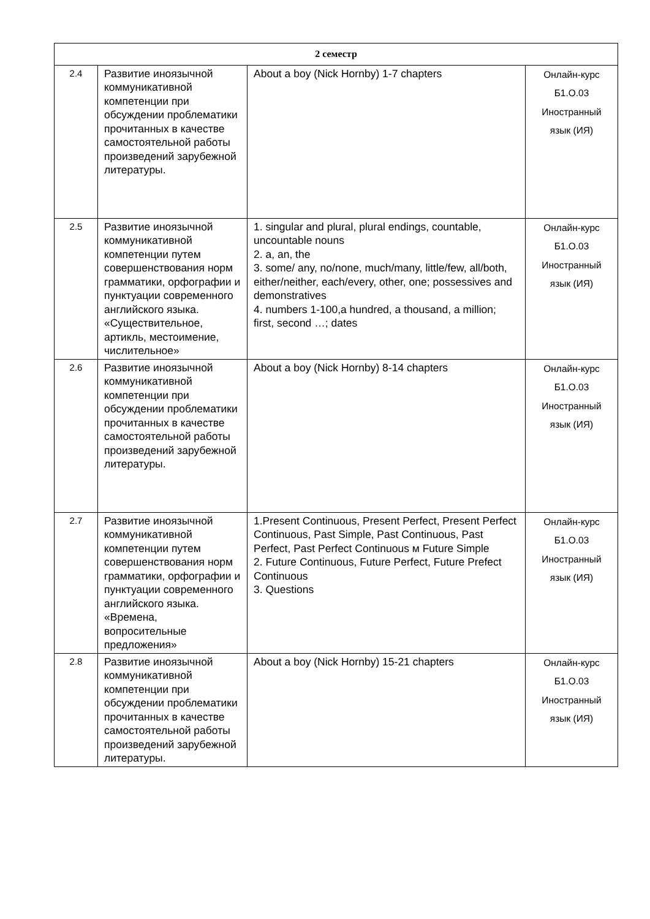| 2 семестр | | | |
| --- | --- | --- | --- |
| 2.4 | Развитие иноязычной коммуникативной компетенции при обсуждении проблематики прочитанных в качестве самостоятельной работы произведений зарубежной литературы. | About a boy (Nick Hornby) 1-7 chapters | Онлайн-курс Б1.О.03 Иностранный язык (ИЯ) |
| 2.5 | Развитие иноязычной коммуникативной компетенции путем совершенствования норм грамматики, орфографии и пунктуации современного английского языка. «Существительное, артикль, местоимение, числительное» | 1. singular and plural, plural endings, countable, uncountable nouns 2. a, an, the 3. some/ any, no/none, much/many, little/few, all/both, either/neither, each/every, other, one; possessives and demonstratives 4. numbers 1-100,a hundred, a thousand, a million; first, second …; dates | Онлайн-курс Б1.О.03 Иностранный язык (ИЯ) |
| 2.6 | Развитие иноязычной коммуникативной компетенции при обсуждении проблематики прочитанных в качестве самостоятельной работы произведений зарубежной литературы. | About a boy (Nick Hornby) 8-14 chapters | Онлайн-курс Б1.О.03 Иностранный язык (ИЯ) |
| 2.7 | Развитие иноязычной коммуникативной компетенции путем совершенствования норм грамматики, орфографии и пунктуации современного английского языка. «Времена, вопросительные предложения» | 1.Present Continuous, Present Perfect, Present Perfect Continuous, Past Simple, Past Continuous, Past Perfect, Past Perfect Continuous м Future Simple 2. Future Continuous, Future Perfect, Future Prefect Continuous 3. Questions | Онлайн-курс Б1.О.03 Иностранный язык (ИЯ) |
| 2.8 | Развитие иноязычной коммуникативной компетенции при обсуждении проблематики прочитанных в качестве самостоятельной работы произведений зарубежной литературы. | About a boy (Nick Hornby) 15-21 chapters | Онлайн-курс Б1.О.03 Иностранный язык (ИЯ) |